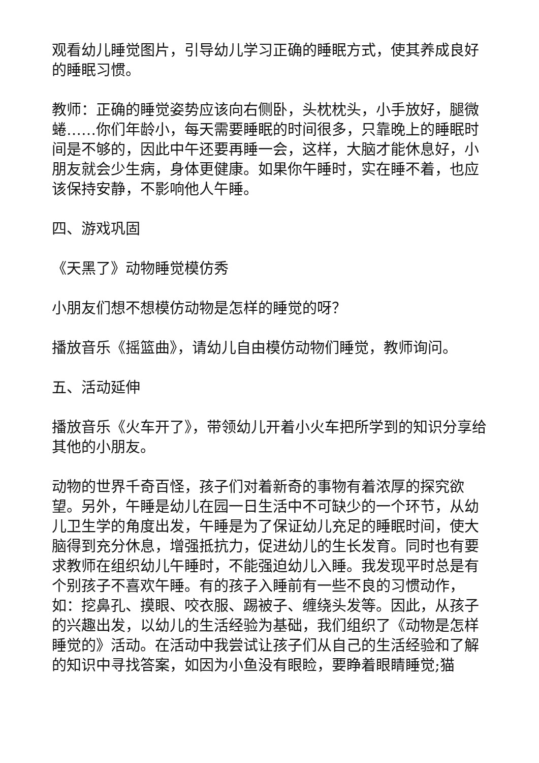观看幼儿睡觉图片，引导幼儿学习正确的睡眠方式，使其养成良好的睡眠习惯。
教师：正确的睡觉姿势应该向右侧卧，头枕枕头，小手放好，腿微蜷……你们年龄小，每天需要睡眠的时间很多，只靠晚上的睡眠时间是不够的，因此中午还要再睡一会，这样，大脑才能休息好，小朋友就会少生病，身体更健康。如果你午睡时，实在睡不着，也应该保持安静，不影响他人午睡。
四、游戏巩固
《天黑了》动物睡觉模仿秀
小朋友们想不想模仿动物是怎样的睡觉的呀？
播放音乐《摇篮曲》，请幼儿自由模仿动物们睡觉，教师询问。
五、活动延伸
播放音乐《火车开了》，带领幼儿开着小火车把所学到的知识分享给其他的小朋友。
动物的世界千奇百怪，孩子们对着新奇的事物有着浓厚的探究欲望。另外，午睡是幼儿在园一日生活中不可缺少的一个环节，从幼儿卫生学的角度出发，午睡是为了保证幼儿充足的睡眠时间，使大脑得到充分休息，增强抵抗力，促进幼儿的生长发育。同时也有要求教师在组织幼儿午睡时，不能强迫幼儿入睡。我发现平时总是有个别孩子不喜欢午睡。有的孩子入睡前有一些不良的习惯动作，如：挖鼻孔、摸眼、咬衣服、踢被子、缠绕头发等。因此，从孩子的兴趣出发，以幼儿的生活经验为基础，我们组织了《动物是怎样睡觉的》活动。在活动中我尝试让孩子们从自己的生活经验和了解的知识中寻找答案，如因为小鱼没有眼睑，要睁着眼睛睡觉;猫